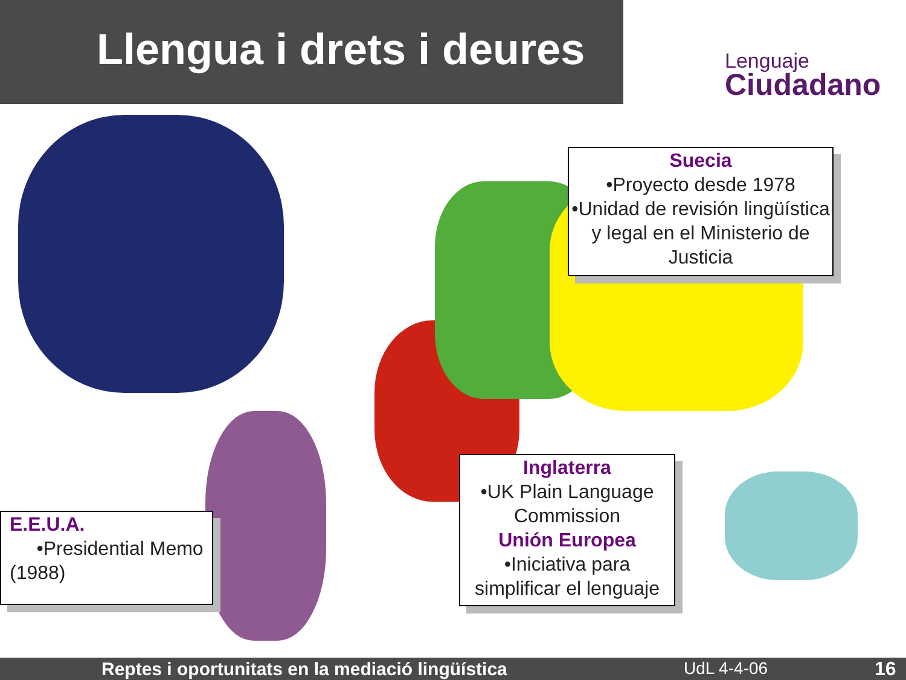Llengua i drets i deures
Lenguaje
Ciudadano
Suecia
•Proyecto desde 1978
•Unidad de revisión lingüística y legal en el Ministerio de Justicia
Inglaterra
•UK Plain Language Commission
Unión Europea
•Iniciativa para simplificar el lenguaje
E.E.U.A.
•Presidential Memo (1988)
Reptes i oportunitats en la mediació lingüística UdL 4-4-06 16